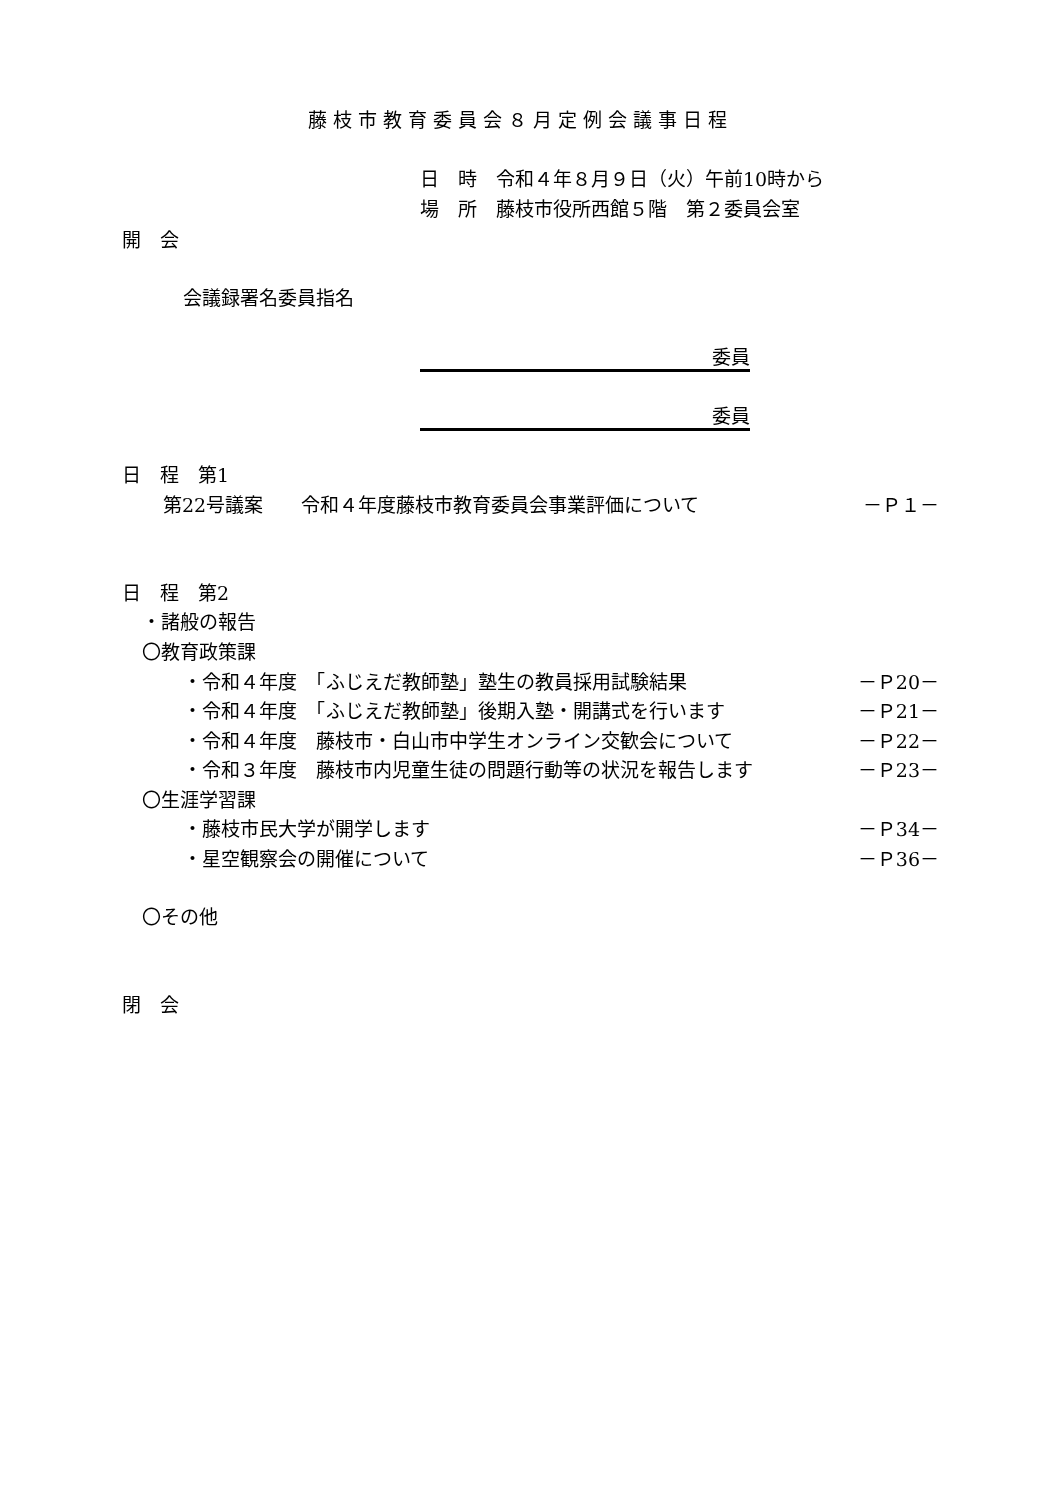藤枝市教育委員会８月定例会議事日程
日　時　令和４年８月９日（火）午前10時から
場　所　藤枝市役所西館５階　第２委員会室
開　会
会議録署名委員指名
委員　
委員　
日　程　第1
第22号議案　　令和４年度藤枝市教育委員会事業評価について －Ｐ１－
日　程　第2
・諸般の報告
〇教育政策課
・令和４年度　「ふじえだ教師塾」塾生の教員採用試験結果 －Ｐ20－
・令和４年度　「ふじえだ教師塾」後期入塾・開講式を行います －Ｐ21－
・令和４年度　藤枝市・白山市中学生オンライン交歓会について －Ｐ22－
・令和３年度　藤枝市内児童生徒の問題行動等の状況を報告します －Ｐ23－
〇生涯学習課
・藤枝市民大学が開学します －Ｐ34－
・星空観察会の開催について －Ｐ36－
〇その他
閉　会